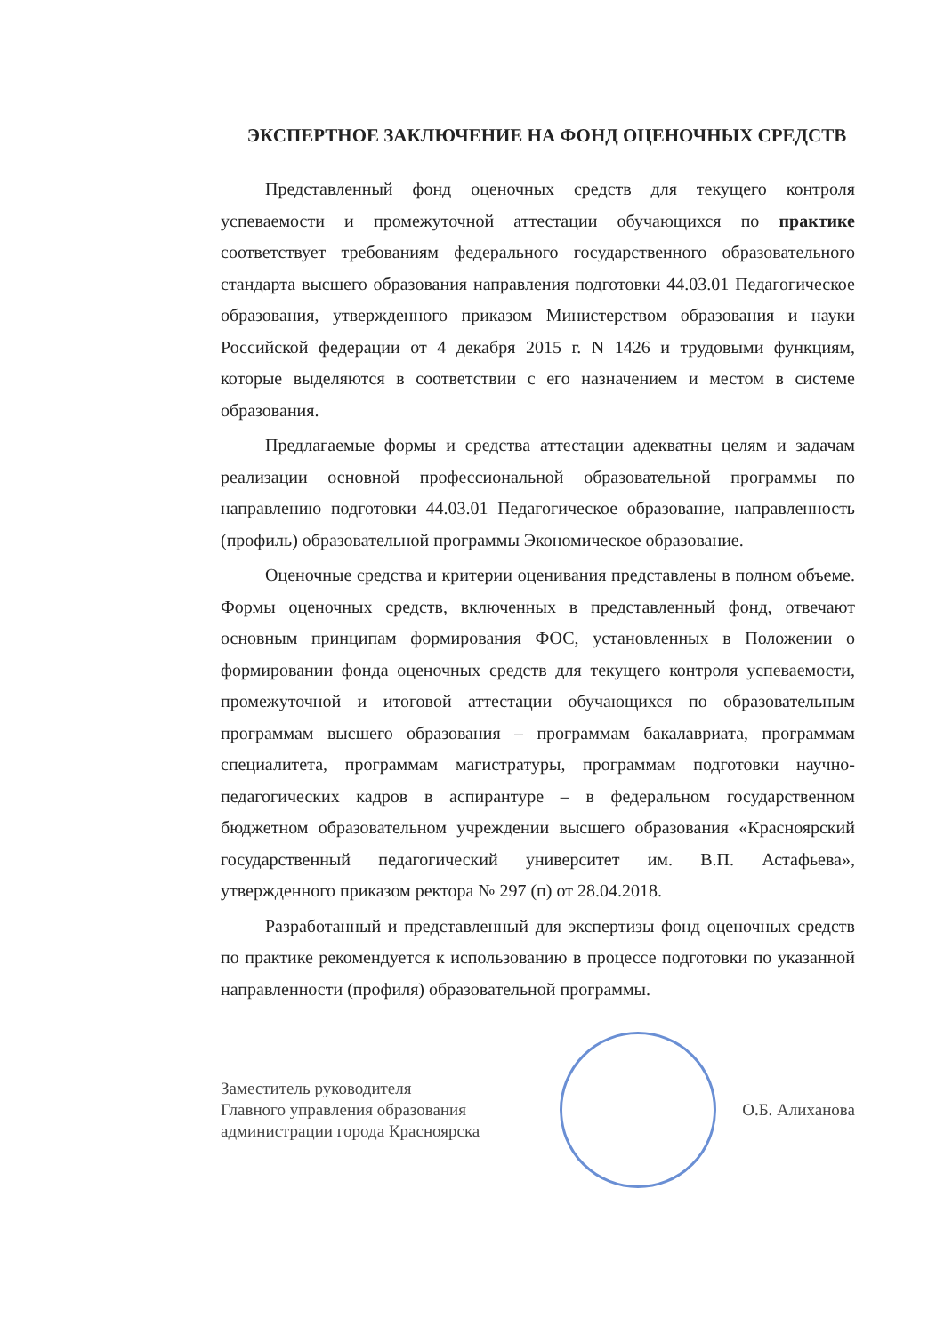ЭКСПЕРТНОЕ ЗАКЛЮЧЕНИЕ НА ФОНД ОЦЕНОЧНЫХ СРЕДСТВ
Представленный фонд оценочных средств для текущего контроля успеваемости и промежуточной аттестации обучающихся по практике соответствует требованиям федерального государственного образовательного стандарта высшего образования направления подготовки 44.03.01 Педагогическое образования, утвержденного приказом Министерством образования и науки Российской федерации от 4 декабря 2015 г. N 1426 и трудовыми функциям, которые выделяются в соответствии с его назначением и местом в системе образования.
Предлагаемые формы и средства аттестации адекватны целям и задачам реализации основной профессиональной образовательной программы по направлению подготовки 44.03.01 Педагогическое образование, направленность (профиль) образовательной программы Экономическое образование.
Оценочные средства и критерии оценивания представлены в полном объеме. Формы оценочных средств, включенных в представленный фонд, отвечают основным принципам формирования ФОС, установленных в Положении о формировании фонда оценочных средств для текущего контроля успеваемости, промежуточной и итоговой аттестации обучающихся по образовательным программам высшего образования – программам бакалавриата, программам специалитета, программам магистратуры, программам подготовки научно-педагогических кадров в аспирантуре – в федеральном государственном бюджетном образовательном учреждении высшего образования «Красноярский государственный педагогический университет им. В.П. Астафьева», утвержденного приказом ректора № 297 (п) от 28.04.2018.
Разработанный и представленный для экспертизы фонд оценочных средств по практике рекомендуется к использованию в процессе подготовки по указанной направленности (профиля) образовательной программы.
Заместитель руководителя
Главного управления образования
администрации города Красноярска
О.Б. Алиханова